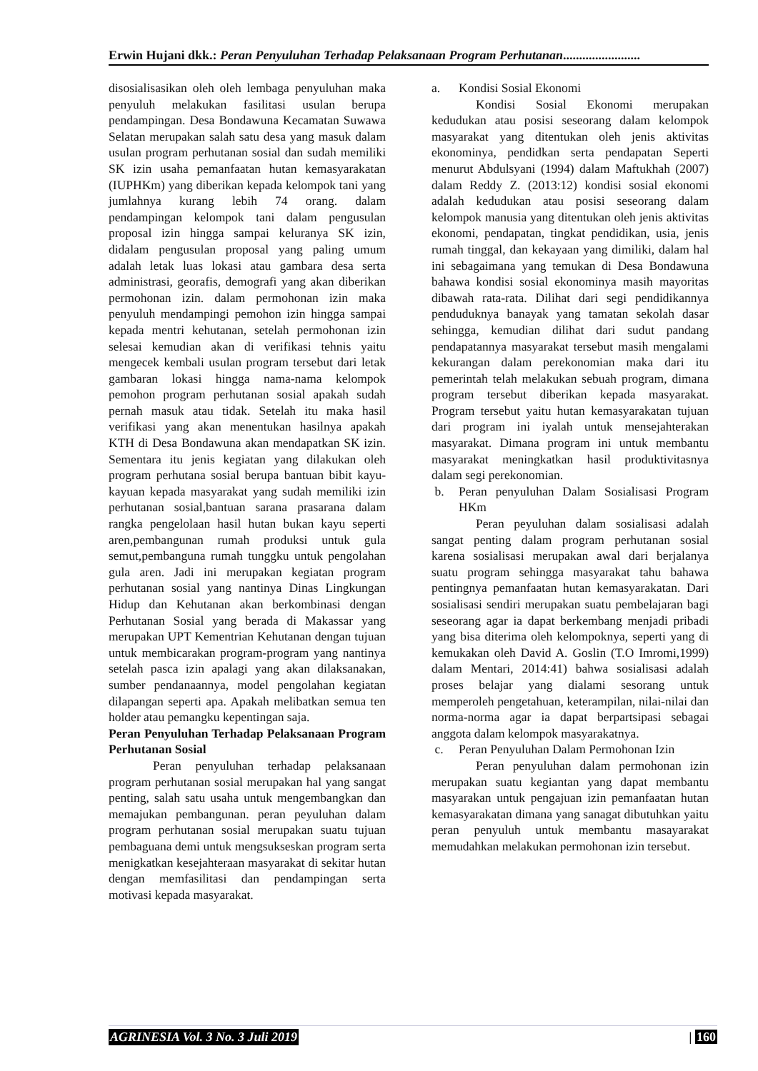Erwin Hujani dkk.: Peran Penyuluhan Terhadap Pelaksanaan Program Perhutanan........................
disosialisasikan oleh oleh lembaga penyuluhan maka penyuluh melakukan fasilitasi usulan berupa pendampingan. Desa Bondawuna Kecamatan Suwawa Selatan merupakan salah satu desa yang masuk dalam usulan program perhutanan sosial dan sudah memiliki SK izin usaha pemanfaatan hutan kemasyarakatan (IUPHKm) yang diberikan kepada kelompok tani yang jumlahnya kurang lebih 74 orang. dalam pendampingan kelompok tani dalam pengusulan proposal izin hingga sampai keluranya SK izin, didalam pengusulan proposal yang paling umum adalah letak luas lokasi atau gambara desa serta administrasi, georafis, demografi yang akan diberikan permohonan izin. dalam permohonan izin maka penyuluh mendampingi pemohon izin hingga sampai kepada mentri kehutanan, setelah permohonan izin selesai kemudian akan di verifikasi tehnis yaitu mengecek kembali usulan program tersebut dari letak gambaran lokasi hingga nama-nama kelompok pemohon program perhutanan sosial apakah sudah pernah masuk atau tidak. Setelah itu maka hasil verifikasi yang akan menentukan hasilnya apakah KTH di Desa Bondawuna akan mendapatkan SK izin. Sementara itu jenis kegiatan yang dilakukan oleh program perhutana sosial berupa bantuan bibit kayu-kayuan kepada masyarakat yang sudah memiliki izin perhutanan sosial,bantuan sarana prasarana dalam rangka pengelolaan hasil hutan bukan kayu seperti aren,pembangunan rumah produksi untuk gula semut,pembanguna rumah tunggku untuk pengolahan gula aren. Jadi ini merupakan kegiatan program perhutanan sosial yang nantinya Dinas Lingkungan Hidup dan Kehutanan akan berkombinasi dengan Perhutanan Sosial yang berada di Makassar yang merupakan UPT Kementrian Kehutanan dengan tujuan untuk membicarakan program-program yang nantinya setelah pasca izin apalagi yang akan dilaksanakan, sumber pendanaannya, model pengolahan kegiatan dilapangan seperti apa. Apakah melibatkan semua ten holder atau pemangku kepentingan saja.
Peran Penyuluhan Terhadap Pelaksanaan Program Perhutanan Sosial
Peran penyuluhan terhadap pelaksanaan program perhutanan sosial merupakan hal yang sangat penting, salah satu usaha untuk mengembangkan dan memajukan pembangunan. peran peyuluhan dalam program perhutanan sosial merupakan suatu tujuan pembaguana demi untuk mengsukseskan program serta menigkatkan kesejahteraan masyarakat di sekitar hutan dengan memfasilitasi dan pendampingan serta motivasi kepada masyarakat.
a. Kondisi Sosial Ekonomi
Kondisi Sosial Ekonomi merupakan kedudukan atau posisi seseorang dalam kelompok masyarakat yang ditentukan oleh jenis aktivitas ekonominya, pendidkan serta pendapatan Seperti menurut Abdulsyani (1994) dalam Maftukhah (2007) dalam Reddy Z. (2013:12) kondisi sosial ekonomi adalah kedudukan atau posisi seseorang dalam kelompok manusia yang ditentukan oleh jenis aktivitas ekonomi, pendapatan, tingkat pendidikan, usia, jenis rumah tinggal, dan kekayaan yang dimiliki, dalam hal ini sebagaimana yang temukan di Desa Bondawuna bahawa kondisi sosial ekonominya masih mayoritas dibawah rata-rata. Dilihat dari segi pendidikannya penduduknya banayak yang tamatan sekolah dasar sehingga, kemudian dilihat dari sudut pandang pendapatannya masyarakat tersebut masih mengalami kekurangan dalam perekonomian maka dari itu pemerintah telah melakukan sebuah program, dimana program tersebut diberikan kepada masyarakat. Program tersebut yaitu hutan kemasyarakatan tujuan dari program ini iyalah untuk mensejahterakan masyarakat. Dimana program ini untuk membantu masyarakat meningkatkan hasil produktivitasnya dalam segi perekonomian.
b. Peran penyuluhan Dalam Sosialisasi Program HKm
Peran peyuluhan dalam sosialisasi adalah sangat penting dalam program perhutanan sosial karena sosialisasi merupakan awal dari berjalanya suatu program sehingga masyarakat tahu bahawa pentingnya pemanfaatan hutan kemasyarakatan. Dari sosialisasi sendiri merupakan suatu pembelajaran bagi seseorang agar ia dapat berkembang menjadi pribadi yang bisa diterima oleh kelompoknya, seperti yang di kemukakan oleh David A. Goslin (T.O Imromi,1999) dalam Mentari, 2014:41) bahwa sosialisasi adalah proses belajar yang dialami sesorang untuk memperoleh pengetahuan, keterampilan, nilai-nilai dan norma-norma agar ia dapat berpartsipasi sebagai anggota dalam kelompok masyarakatnya.
c. Peran Penyuluhan Dalam Permohonan Izin
Peran penyuluhan dalam permohonan izin merupakan suatu kegiantan yang dapat membantu masyarakan untuk pengajuan izin pemanfaatan hutan kemasyarakatan dimana yang sanagat dibutuhkan yaitu peran penyuluh untuk membantu masayarakat memudahkan melakukan permohonan izin tersebut.
AGRINESIA Vol. 3 No. 3 Juli 2019 | 160